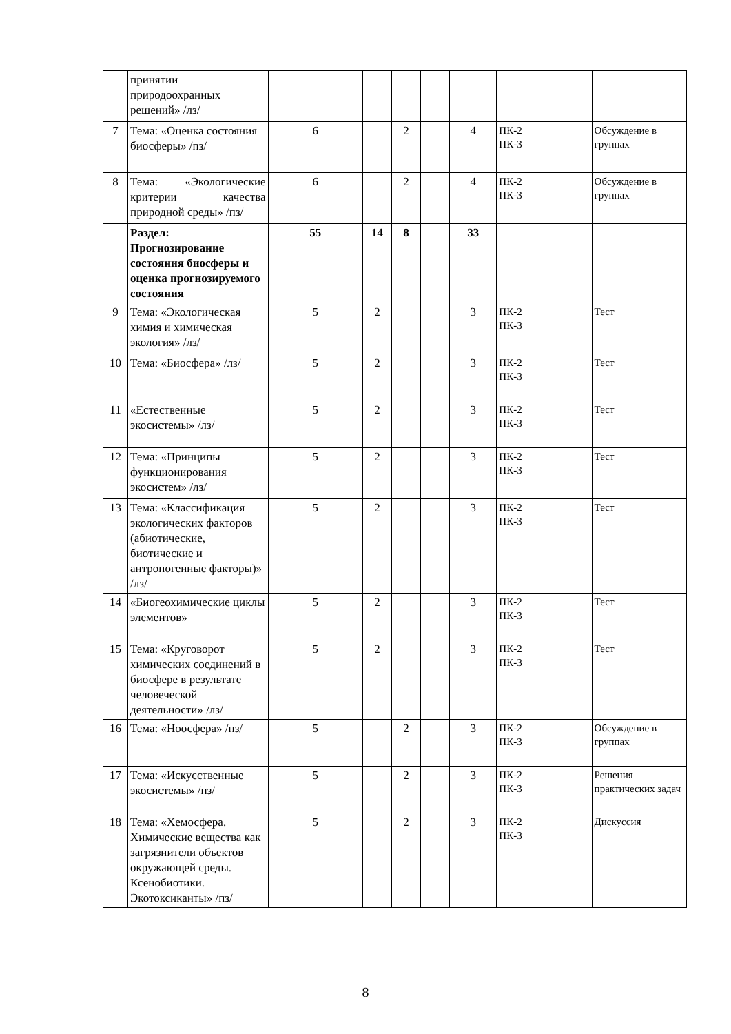| | принятии природоохранных решений» /лз/ | | | | | | | |
| 7 | Тема: «Оценка состояния биосферы» /пз/ | 6 | | 2 | | 4 | ПК-2 ПК-3 | Обсуждение в группах |
| 8 | Тема: «Экологические критерии качества природной среды» /пз/ | 6 | | 2 | | 4 | ПК-2 ПК-3 | Обсуждение в группах |
| | Раздел: Прогнозирование состояния биосферы и оценка прогнозируемого состояния | 55 | 14 | 8 | | 33 | | |
| 9 | Тема: «Экологическая химия и химическая экология» /лз/ | 5 | 2 | | | 3 | ПК-2 ПК-3 | Тест |
| 10 | Тема: «Биосфера» /лз/ | 5 | 2 | | | 3 | ПК-2 ПК-3 | Тест |
| 11 | «Естественные экосистемы» /лз/ | 5 | 2 | | | 3 | ПК-2 ПК-3 | Тест |
| 12 | Тема: «Принципы функционирования экосистем» /лз/ | 5 | 2 | | | 3 | ПК-2 ПК-3 | Тест |
| 13 | Тема: «Классификация экологических факторов (абиотические, биотические и антропогенные факторы)» /лз/ | 5 | 2 | | | 3 | ПК-2 ПК-3 | Тест |
| 14 | «Биогеохимические циклы элементов» | 5 | 2 | | | 3 | ПК-2 ПК-3 | Тест |
| 15 | Тема: «Круговорот химических соединений в биосфере в результате человеческой деятельности» /лз/ | 5 | 2 | | | 3 | ПК-2 ПК-3 | Тест |
| 16 | Тема: «Ноосфера» /пз/ | 5 | | 2 | | 3 | ПК-2 ПК-3 | Обсуждение в группах |
| 17 | Тема: «Искусственные экосистемы» /пз/ | 5 | | 2 | | 3 | ПК-2 ПК-3 | Решения практических задач |
| 18 | Тема: «Хемосфера. Химические вещества как загрязнители объектов окружающей среды. Ксенобиотики. Экотоксиканты» /пз/ | 5 | | 2 | | 3 | ПК-2 ПК-3 | Дискуссия |
8